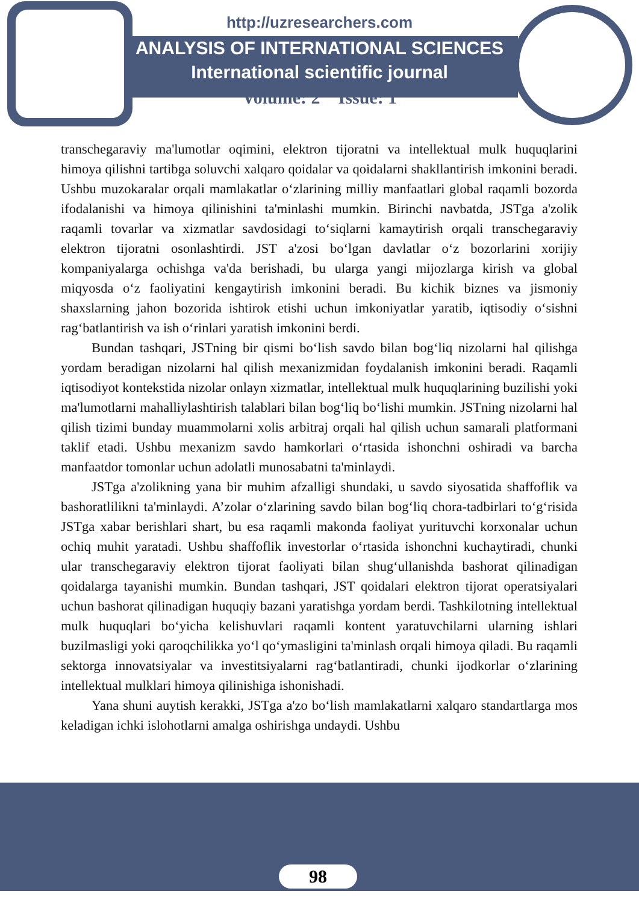http://uzresearchers.com
ANALYSIS OF INTERNATIONAL SCIENCES
International scientific journal
Volume: 2 Issue: 1
transchegaraviy ma'lumotlar oqimini, elektron tijoratni va intellektual mulk huquqlarini himoya qilishni tartibga soluvchi xalqaro qoidalar va qoidalarni shakllantirish imkonini beradi. Ushbu muzokaralar orqali mamlakatlar o‘zlarining milliy manfaatlari global raqamli bozorda ifodalanishi va himoya qilinishini ta'minlashi mumkin. Birinchi navbatda, JSTga a'zolik raqamli tovarlar va xizmatlar savdosidagi to‘siqlarni kamaytirish orqali transchegaraviy elektron tijoratni osonlashtirdi. JST a'zosi bo‘lgan davlatlar o‘z bozorlarini xorijiy kompaniyalarga ochishga va'da berishadi, bu ularga yangi mijozlarga kirish va global miqyosda o‘z faoliyatini kengaytirish imkonini beradi. Bu kichik biznes va jismoniy shaxslarning jahon bozorida ishtirok etishi uchun imkoniyatlar yaratib, iqtisodiy o‘sishni rag‘batlantirish va ish o‘rinlari yaratish imkonini berdi.
Bundan tashqari, JSTning bir qismi bo‘lish savdo bilan bog‘liq nizolarni hal qilishga yordam beradigan nizolarni hal qilish mexanizmidan foydalanish imkonini beradi. Raqamli iqtisodiyot kontekstida nizolar onlayn xizmatlar, intellektual mulk huquqlarining buzilishi yoki ma'lumotlarni mahalliylashtirish talablari bilan bog‘liq bo‘lishi mumkin. JSTning nizolarni hal qilish tizimi bunday muammolarni xolis arbitraj orqali hal qilish uchun samarali platformani taklif etadi. Ushbu mexanizm savdo hamkorlari o‘rtasida ishonchni oshiradi va barcha manfaatdor tomonlar uchun adolatli munosabatni ta'minlaydi.
JSTga a'zolikning yana bir muhim afzalligi shundaki, u savdo siyosatida shaffoflik va bashoratlilikni ta'minlaydi. A’zolar o‘zlarining savdo bilan bog‘liq chora-tadbirlari to‘g‘risida JSTga xabar berishlari shart, bu esa raqamli makonda faoliyat yurituvchi korxonalar uchun ochiq muhit yaratadi. Ushbu shaffoflik investorlar o‘rtasida ishonchni kuchaytiradi, chunki ular transchegaraviy elektron tijorat faoliyati bilan shug‘ullanishda bashorat qilinadigan qoidalarga tayanishi mumkin. Bundan tashqari, JST qoidalari elektron tijorat operatsiyalari uchun bashorat qilinadigan huquqiy bazani yaratishga yordam berdi. Tashkilotning intellektual mulk huquqlari bo‘yicha kelishuvlari raqamli kontent yaratuvchilarni ularning ishlari buzilmasligi yoki qaroqchilikka yo‘l qo‘ymasligini ta'minlash orqali himoya qiladi. Bu raqamli sektorga innovatsiyalar va investitsiyalarni rag‘batlantiradi, chunki ijodkorlar o‘zlarining intellektual mulklari himoya qilinishiga ishonishadi.
Yana shuni auytish kerakki, JSTga a'zo bo‘lish mamlakatlarni xalqaro standartlarga mos keladigan ichki islohotlarni amalga oshirishga undaydi. Ushbu
98